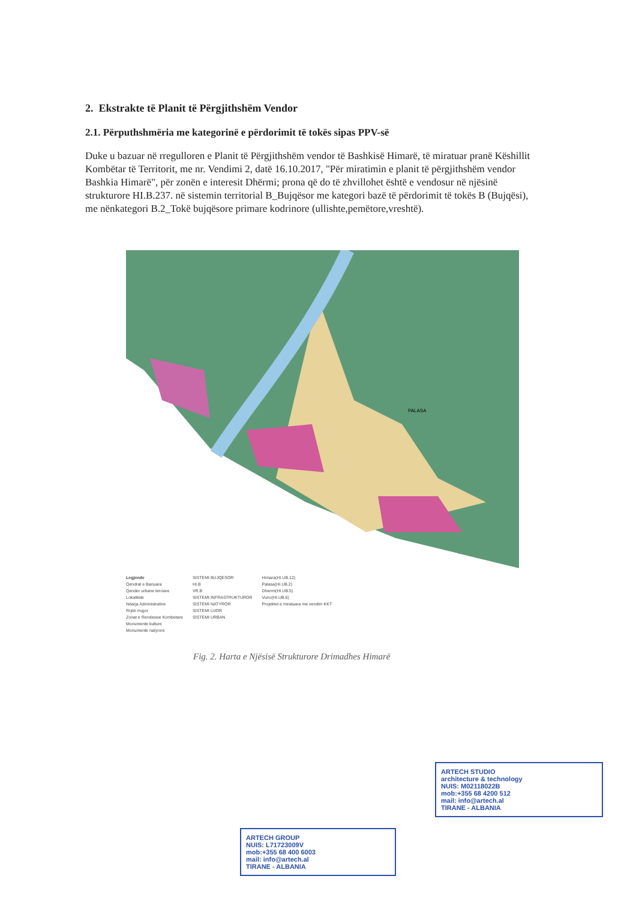2. Ekstrakte të Planit të Përgjithshëm Vendor
2.1. Përputhshmëria me kategorinë e përdorimit të tokës sipas PPV-së
Duke u bazuar në rregulloren e Planit të Përgjithshëm vendor të Bashkisë Himarë, të miratuar pranë Këshillit Kombëtar të Territorit, me nr. Vendimi 2, datë 16.10.2017, "Për miratimin e planit të përgjithshëm vendor Bashkia Himarë", për zonën e interesit Dhërmi; prona që do të zhvillohet është e vendosur në njësinë strukturore HI.B.237. në sistemin territorial B_Bujqësor me kategori bazë të përdorimit të tokës B (Bujqësi), me nënkategori B.2_Tokë bujqësore primare kodrinore (ullishte,pemëtore,vreshtë).
PALASA
Legjende
Qendrat e Banuara
Qender urbane terciare
Lokalitete
Ndarja Administrative
Rrjeti rrugor
Zonat e Rendesise Kombetare
Monumente kulture
Monumente natyrore
SISTEMI BUJQESOR
HI.B
VR.B
SISTEMI INFRASTRUKTUROR
SISTEMI NATYROR
SISTEMI UJOR
SISTEMI URBAN
Himara(HI.UB.12)
Palasa(HI.UB.2)
Dhermi(HI.UB.5)
Vuno(HI.UB.6)
Projektet e miratuara me vendim KKT
Fig. 2. Harta e Njësisë Strukturore Drimadhes Himarë
ARTECH STUDIO
architecture & technology
NUIS: M02118022B
mob:+355 68 4200 512
mail: info@artech.al
TIRANE - ALBANIA
ARTECH GROUP
NUIS: L71723009V
mob:+355 68 400 6003
mail: info@artech.al
TIRANE - ALBANIA